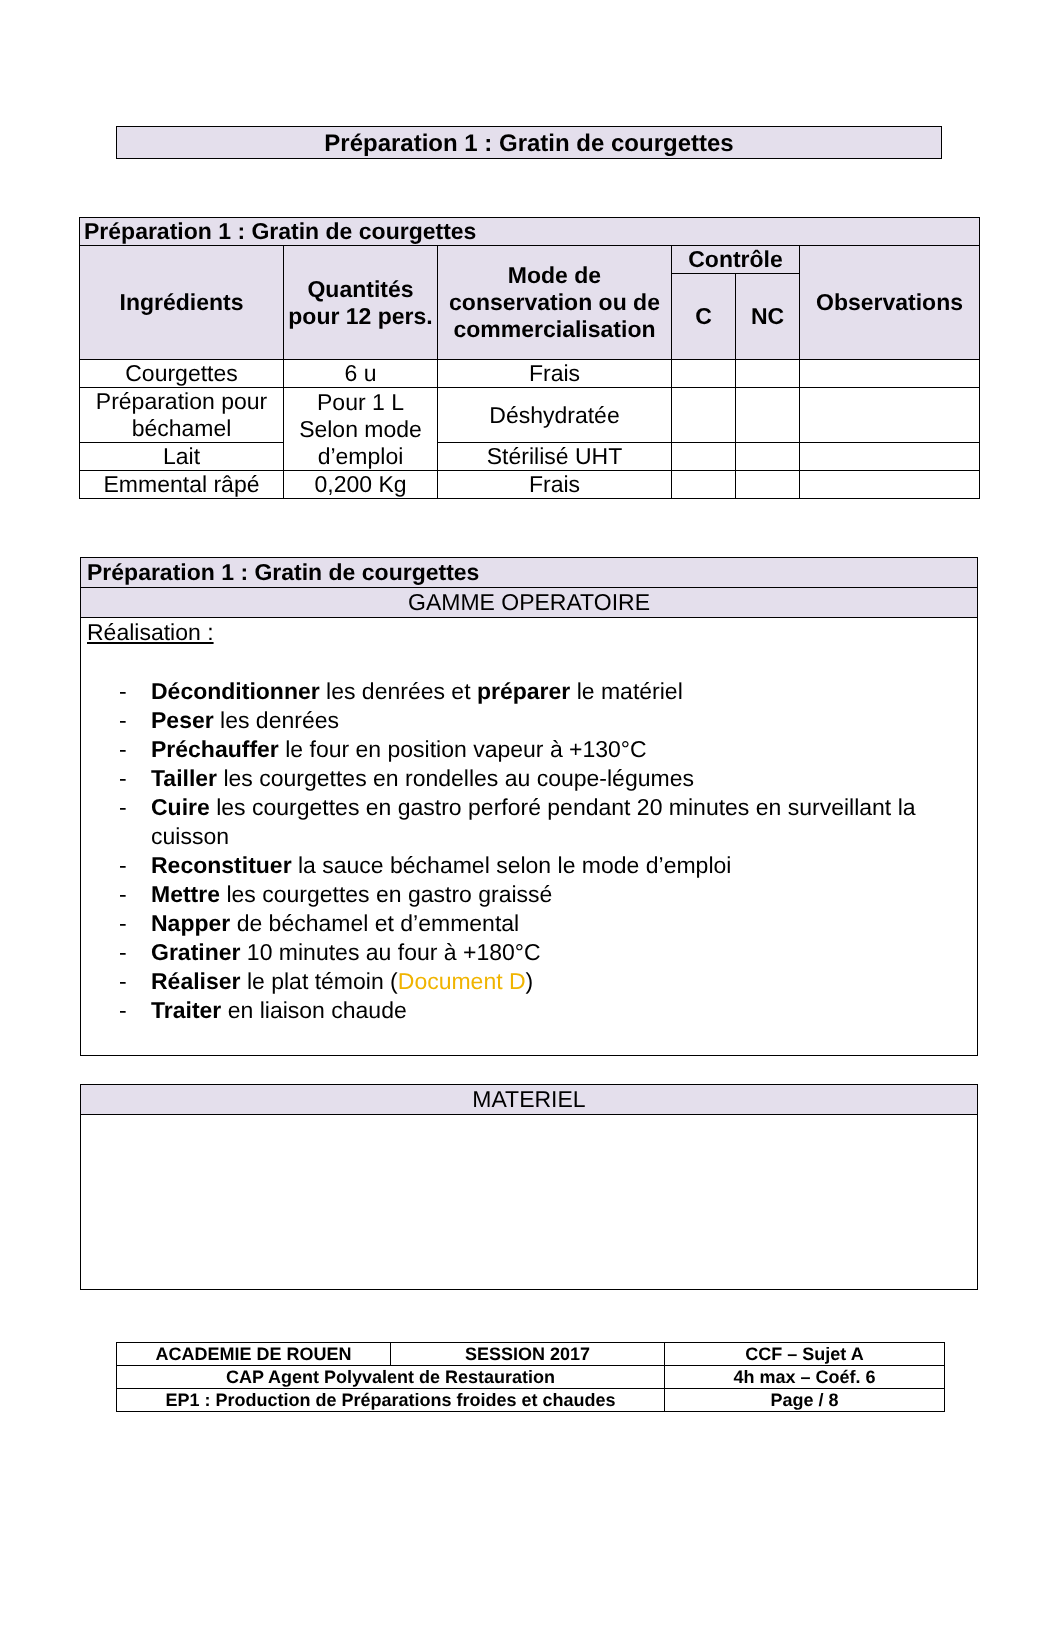Préparation 1 : Gratin de courgettes
| Préparation 1 : Gratin de courgettes | | | | | |
| --- | --- | --- | --- | --- | --- |
| Ingrédients | Quantités pour 12 pers. | Mode de conservation ou de commercialisation | Contrôle | | Observations |
| | | | C | NC | |
| Courgettes | 6 u | Frais | | | |
| Préparation pour béchamel | Pour 1 L Selon mode d’emploi | Déshydratée | | | |
| Lait | | Stérilisé UHT | | | |
| Emmental râpé | 0,200 Kg | Frais | | | |
Préparation 1 : Gratin de courgettes
GAMME OPERATOIRE
Réalisation :
- Déconditionner les denrées et préparer le matériel
- Peser les denrées
- Préchauffer le four en position vapeur à +130°C
- Tailler les courgettes en rondelles au coupe-légumes
- Cuire les courgettes en gastro perforé pendant 20 minutes en surveillant la cuisson
- Reconstituer la sauce béchamel selon le mode d’emploi
- Mettre les courgettes en gastro graissé
- Napper de béchamel et d’emmental
- Gratiner 10 minutes au four à +180°C
- Réaliser le plat témoin (Document D)
- Traiter en liaison chaude
MATERIEL
| ACADEMIE DE ROUEN | SESSION 2017 | CCF – Sujet A |
| CAP Agent Polyvalent de Restauration | | 4h max – Coéf. 6 |
| EP1 : Production de Préparations froides et chaudes | | Page / 8 |